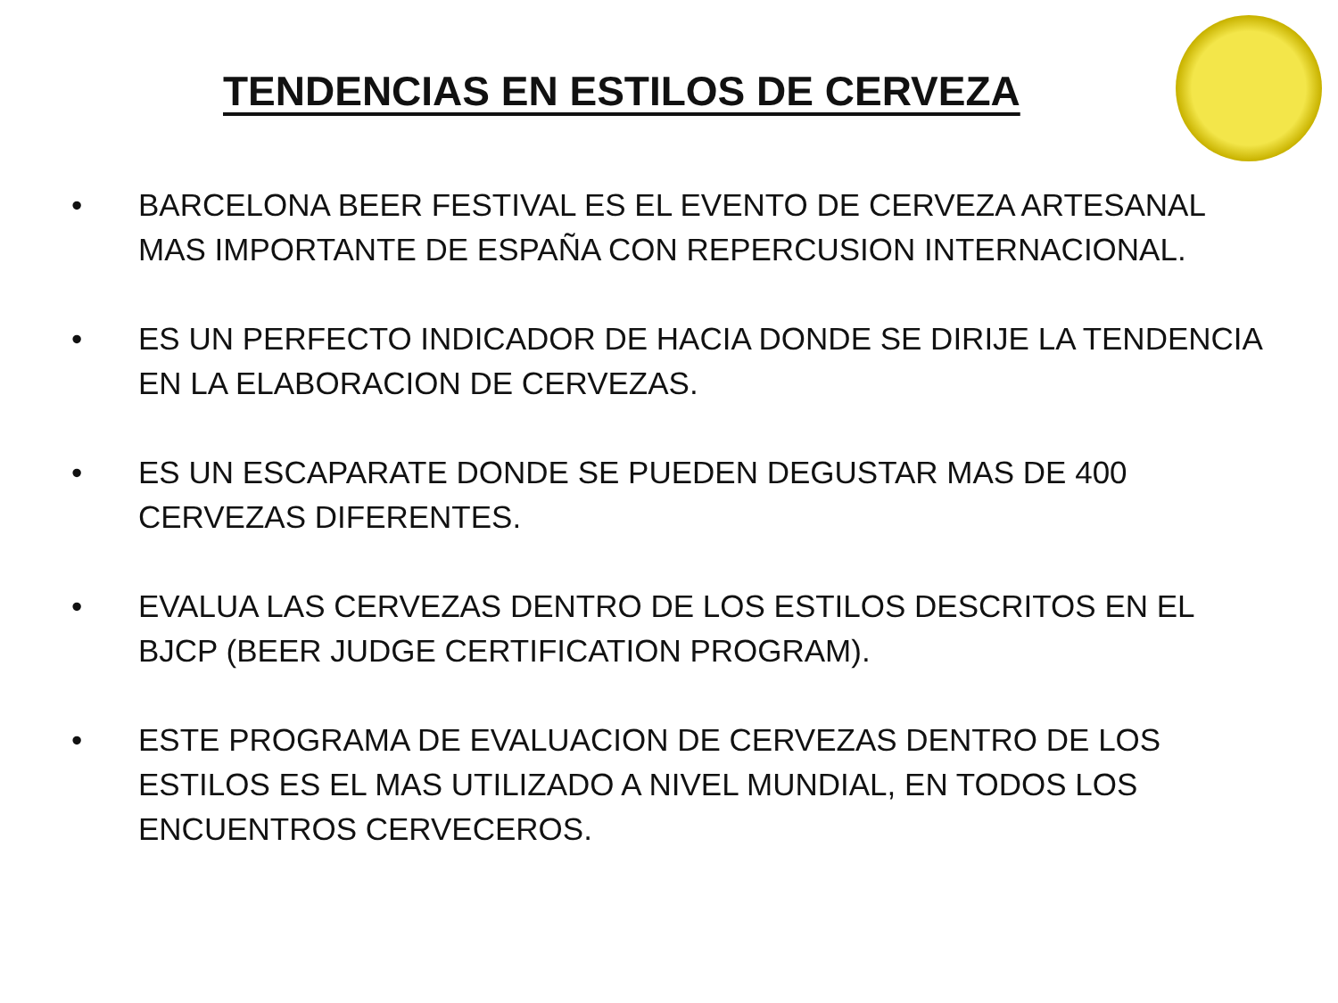TENDENCIAS EN ESTILOS DE CERVEZA
• BARCELONA BEER FESTIVAL ES EL EVENTO DE CERVEZA ARTESANAL MAS IMPORTANTE DE ESPAÑA CON REPERCUSION INTERNACIONAL.
• ES UN PERFECTO INDICADOR DE HACIA DONDE SE DIRIJE LA TENDENCIA EN LA ELABORACION DE CERVEZAS.
• ES UN ESCAPARATE DONDE SE PUEDEN DEGUSTAR MAS DE 400 CERVEZAS DIFERENTES.
• EVALUA LAS CERVEZAS DENTRO DE LOS ESTILOS DESCRITOS EN EL BJCP (BEER JUDGE CERTIFICATION PROGRAM).
• ESTE PROGRAMA DE EVALUACION DE CERVEZAS DENTRO DE LOS ESTILOS ES EL MAS UTILIZADO A NIVEL MUNDIAL, EN TODOS LOS ENCUENTROS CERVECEROS.